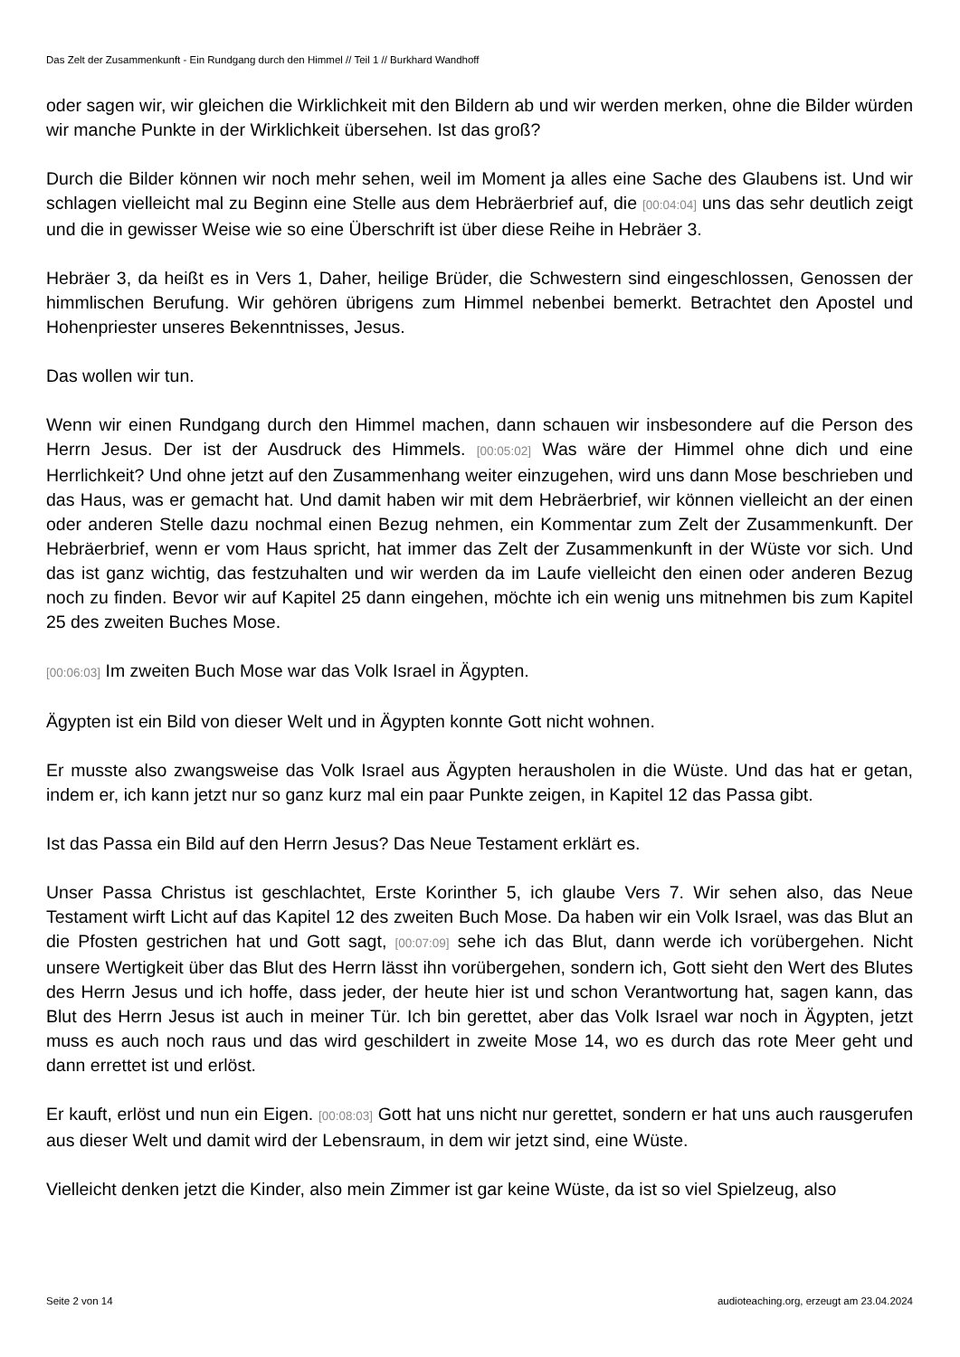Das Zelt der Zusammenkunft - Ein Rundgang durch den Himmel // Teil 1 // Burkhard Wandhoff
oder sagen wir, wir gleichen die Wirklichkeit mit den Bildern ab und wir werden merken, ohne die Bilder würden wir manche Punkte in der Wirklichkeit übersehen. Ist das groß?
Durch die Bilder können wir noch mehr sehen, weil im Moment ja alles eine Sache des Glaubens ist. Und wir schlagen vielleicht mal zu Beginn eine Stelle aus dem Hebräerbrief auf, die [00:04:04] uns das sehr deutlich zeigt und die in gewisser Weise wie so eine Überschrift ist über diese Reihe in Hebräer 3.
Hebräer 3, da heißt es in Vers 1, Daher, heilige Brüder, die Schwestern sind eingeschlossen, Genossen der himmlischen Berufung. Wir gehören übrigens zum Himmel nebenbei bemerkt. Betrachtet den Apostel und Hohenpriester unseres Bekenntnisses, Jesus.
Das wollen wir tun.
Wenn wir einen Rundgang durch den Himmel machen, dann schauen wir insbesondere auf die Person des Herrn Jesus. Der ist der Ausdruck des Himmels. [00:05:02] Was wäre der Himmel ohne dich und eine Herrlichkeit? Und ohne jetzt auf den Zusammenhang weiter einzugehen, wird uns dann Mose beschrieben und das Haus, was er gemacht hat. Und damit haben wir mit dem Hebräerbrief, wir können vielleicht an der einen oder anderen Stelle dazu nochmal einen Bezug nehmen, ein Kommentar zum Zelt der Zusammenkunft. Der Hebräerbrief, wenn er vom Haus spricht, hat immer das Zelt der Zusammenkunft in der Wüste vor sich. Und das ist ganz wichtig, das festzuhalten und wir werden da im Laufe vielleicht den einen oder anderen Bezug noch zu finden. Bevor wir auf Kapitel 25 dann eingehen, möchte ich ein wenig uns mitnehmen bis zum Kapitel 25 des zweiten Buches Mose.
[00:06:03] Im zweiten Buch Mose war das Volk Israel in Ägypten.
Ägypten ist ein Bild von dieser Welt und in Ägypten konnte Gott nicht wohnen.
Er musste also zwangsweise das Volk Israel aus Ägypten herausholen in die Wüste. Und das hat er getan, indem er, ich kann jetzt nur so ganz kurz mal ein paar Punkte zeigen, in Kapitel 12 das Passa gibt.
Ist das Passa ein Bild auf den Herrn Jesus? Das Neue Testament erklärt es.
Unser Passa Christus ist geschlachtet, Erste Korinther 5, ich glaube Vers 7. Wir sehen also, das Neue Testament wirft Licht auf das Kapitel 12 des zweiten Buch Mose. Da haben wir ein Volk Israel, was das Blut an die Pfosten gestrichen hat und Gott sagt, [00:07:09] sehe ich das Blut, dann werde ich vorübergehen. Nicht unsere Wertigkeit über das Blut des Herrn lässt ihn vorübergehen, sondern ich, Gott sieht den Wert des Blutes des Herrn Jesus und ich hoffe, dass jeder, der heute hier ist und schon Verantwortung hat, sagen kann, das Blut des Herrn Jesus ist auch in meiner Tür. Ich bin gerettet, aber das Volk Israel war noch in Ägypten, jetzt muss es auch noch raus und das wird geschildert in zweite Mose 14, wo es durch das rote Meer geht und dann errettet ist und erlöst.
Er kauft, erlöst und nun ein Eigen. [00:08:03] Gott hat uns nicht nur gerettet, sondern er hat uns auch rausgerufen aus dieser Welt und damit wird der Lebensraum, in dem wir jetzt sind, eine Wüste.
Vielleicht denken jetzt die Kinder, also mein Zimmer ist gar keine Wüste, da ist so viel Spielzeug, also
Seite 2 von 14 audioteaching.org, erzeugt am 23.04.2024